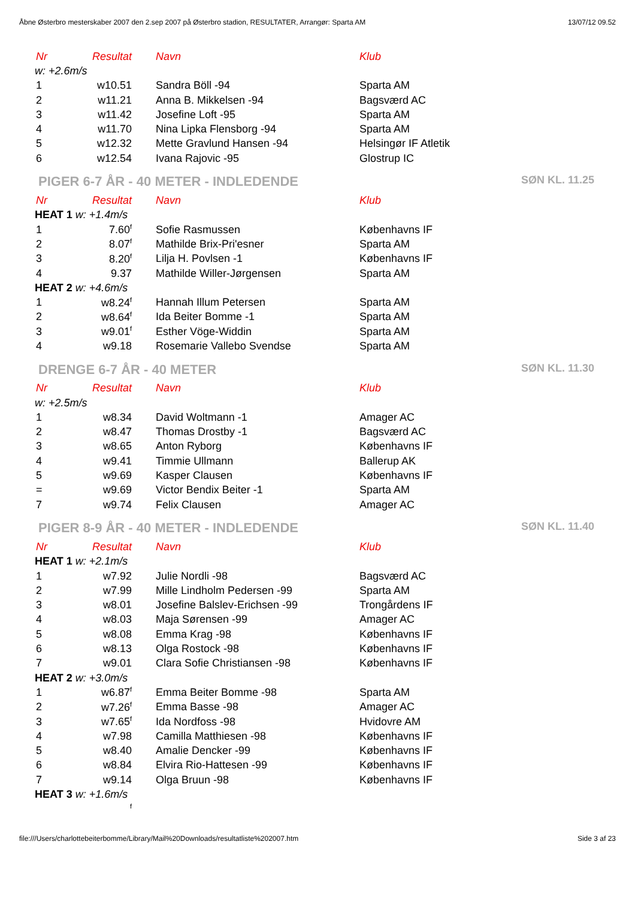Åbne Østerbro mesterskaber 2007 den 2.sep 2007 på Østerbro stadion, RESULTATER, Arrangør: Sparta AM 13/07/12 09.52
| Nr | Resultat | Navn | Klub |
| --- | --- | --- | --- |
| w: +2.6m/s | | | |
| 1 | w10.51 | Sandra Böll -94 | Sparta AM |
| 2 | w11.21 | Anna B. Mikkelsen -94 | Bagsværd AC |
| 3 | w11.42 | Josefine Loft -95 | Sparta AM |
| 4 | w11.70 | Nina Lipka Flensborg -94 | Sparta AM |
| 5 | w12.32 | Mette Gravlund Hansen -94 | Helsingør IF Atletik |
| 6 | w12.54 | Ivana Rajovic -95 | Glostrup IC |
PIGER 6-7 ÅR - 40 METER - INDLEDENDE SØN KL. 11.25
| Nr | Resultat | Navn | Klub |
| --- | --- | --- | --- |
| HEAT 1 w: +1.4m/s | | | |
| 1 | 7.60<sup>f</sup> | Sofie Rasmussen | Københavns IF |
| 2 | 8.07<sup>f</sup> | Mathilde Brix-Pri'esner | Sparta AM |
| 3 | 8.20<sup>f</sup> | Lilja H. Povlsen -1 | Københavns IF |
| 4 | 9.37 | Mathilde Willer-Jørgensen | Sparta AM |
| HEAT 2 w: +4.6m/s | | | |
| 1 | w8.24<sup>f</sup> | Hannah Illum Petersen | Sparta AM |
| 2 | w8.64<sup>f</sup> | Ida Beiter Bomme -1 | Sparta AM |
| 3 | w9.01<sup>f</sup> | Esther Vöge-Widdin | Sparta AM |
| 4 | w9.18 | Rosemarie Vallebo Svendse | Sparta AM |
DRENGE 6-7 ÅR - 40 METER SØN KL. 11.30
| Nr | Resultat | Navn | Klub |
| --- | --- | --- | --- |
| w: +2.5m/s | | | |
| 1 | w8.34 | David Woltmann -1 | Amager AC |
| 2 | w8.47 | Thomas Drostby -1 | Bagsværd AC |
| 3 | w8.65 | Anton Ryborg | Københavns IF |
| 4 | w9.41 | Timmie Ullmann | Ballerup AK |
| 5 | w9.69 | Kasper Clausen | Københavns IF |
| = | w9.69 | Victor Bendix Beiter -1 | Sparta AM |
| 7 | w9.74 | Felix Clausen | Amager AC |
PIGER 8-9 ÅR - 40 METER - INDLEDENDE SØN KL. 11.40
| Nr | Resultat | Navn | Klub |
| --- | --- | --- | --- |
| HEAT 1 w: +2.1m/s | | | |
| 1 | w7.92 | Julie Nordli -98 | Bagsværd AC |
| 2 | w7.99 | Mille Lindholm Pedersen -99 | Sparta AM |
| 3 | w8.01 | Josefine Balslev-Erichsen -99 | Trongårdens IF |
| 4 | w8.03 | Maja Sørensen -99 | Amager AC |
| 5 | w8.08 | Emma Krag -98 | Københavns IF |
| 6 | w8.13 | Olga Rostock -98 | Københavns IF |
| 7 | w9.01 | Clara Sofie Christiansen -98 | Københavns IF |
| HEAT 2 w: +3.0m/s | | | |
| 1 | w6.87<sup>f</sup> | Emma Beiter Bomme -98 | Sparta AM |
| 2 | w7.26<sup>f</sup> | Emma Basse -98 | Amager AC |
| 3 | w7.65<sup>f</sup> | Ida Nordfoss -98 | Hvidovre AM |
| 4 | w7.98 | Camilla Matthiesen -98 | Københavns IF |
| 5 | w8.40 | Amalie Dencker -99 | Københavns IF |
| 6 | w8.84 | Elvira Rio-Hattesen -99 | Københavns IF |
| 7 | w9.14 | Olga Bruun -98 | Københavns IF |
| HEAT 3 w: +1.6m/s | | | |
| | <sup>f</sup> | | |
file:///Users/charlottebeiterbomme/Library/Mail%20Downloads/resultatliste%202007.htm Side 3 af 23